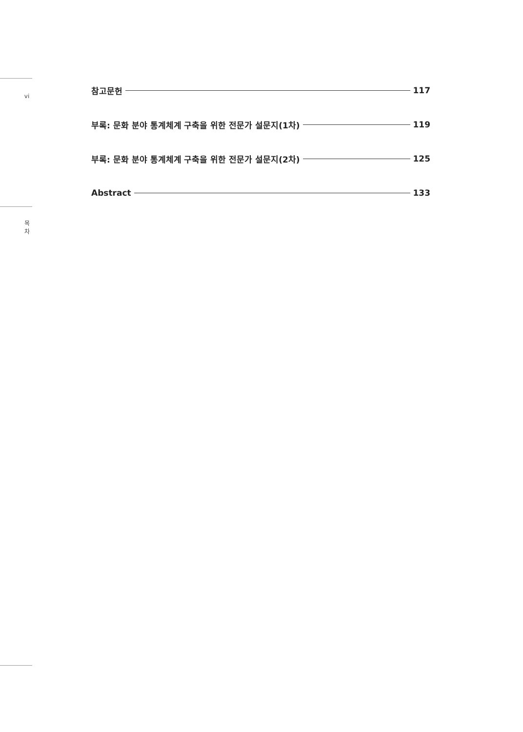vi
목
차
참고문헌 117
부록: 문화 분야 통계체계 구축을 위한 전문가 설문지(1차) 119
부록: 문화 분야 통계체계 구축을 위한 전문가 설문지(2차) 125
Abstract 133